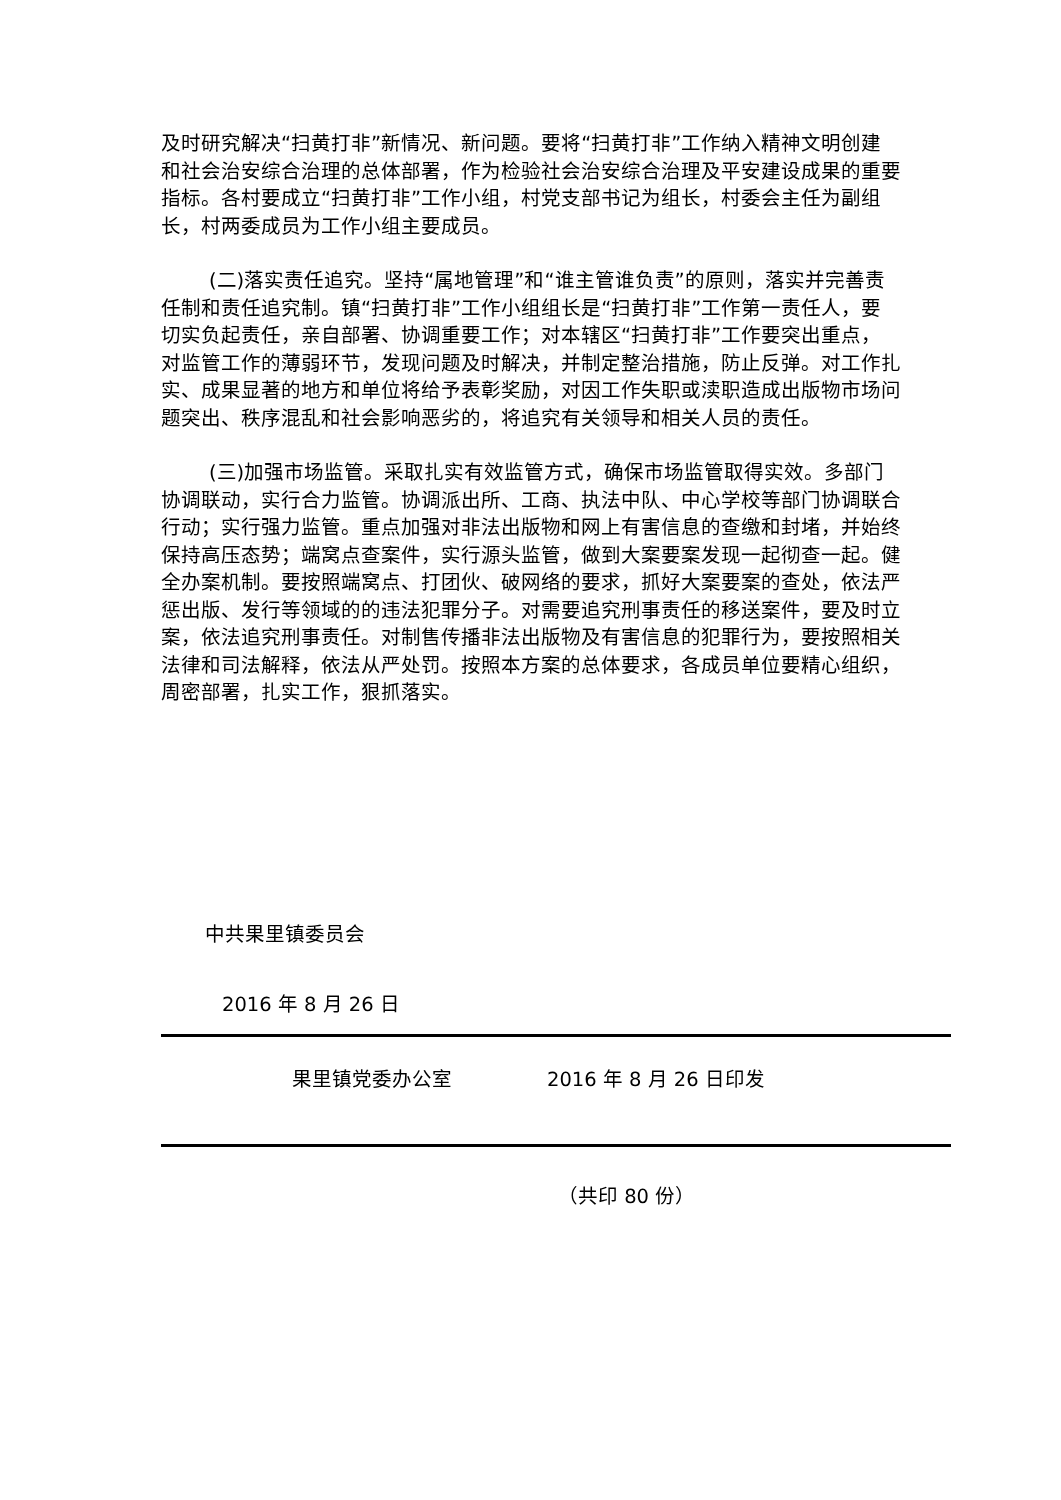及时研究解决“扫黄打非”新情况、新问题。要将“扫黄打非”工作纳入精神文明创建和社会治安综合治理的总体部署，作为检验社会治安综合治理及平安建设成果的重要指标。各村要成立“扫黄打非”工作小组，村党支部书记为组长，村委会主任为副组长，村两委成员为工作小组主要成员。
(二)落实责任追究。坚持“属地管理”和“谁主管谁负责”的原则，落实并完善责任制和责任追究制。镇“扫黄打非”工作小组组长是“扫黄打非”工作第一责任人，要切实负起责任，亲自部署、协调重要工作；对本辖区“扫黄打非”工作要突出重点，对监管工作的薄弱环节，发现问题及时解决，并制定整治措施，防止反弹。对工作扎实、成果显著的地方和单位将给予表彰奖励，对因工作失职或渎职造成出版物市场问题突出、秩序混乱和社会影响恶劣的，将追究有关领导和相关人员的责任。
(三)加强市场监管。采取扎实有效监管方式，确保市场监管取得实效。多部门协调联动，实行合力监管。协调派出所、工商、执法中队、中心学校等部门协调联合行动；实行强力监管。重点加强对非法出版物和网上有害信息的查缴和封堵，并始终保持高压态势；端窝点查案件，实行源头监管，做到大案要案发现一起彻查一起。健全办案机制。要按照端窝点、打团伙、破网络的要求，抓好大案要案的查处，依法严惩出版、发行等领域的的违法犯罪分子。对需要追究刑事责任的移送案件，要及时立案，依法追究刑事责任。对制售传播非法出版物及有害信息的犯罪行为，要按照相关法律和司法解释，依法从严处罚。按照本方案的总体要求，各成员单位要精心组织，周密部署，扎实工作，狠抓落实。
中共果里镇委员会
2016 年 8 月 26 日
果里镇党委办公室 2016 年 8 月 26 日印发
（共印 80 份）